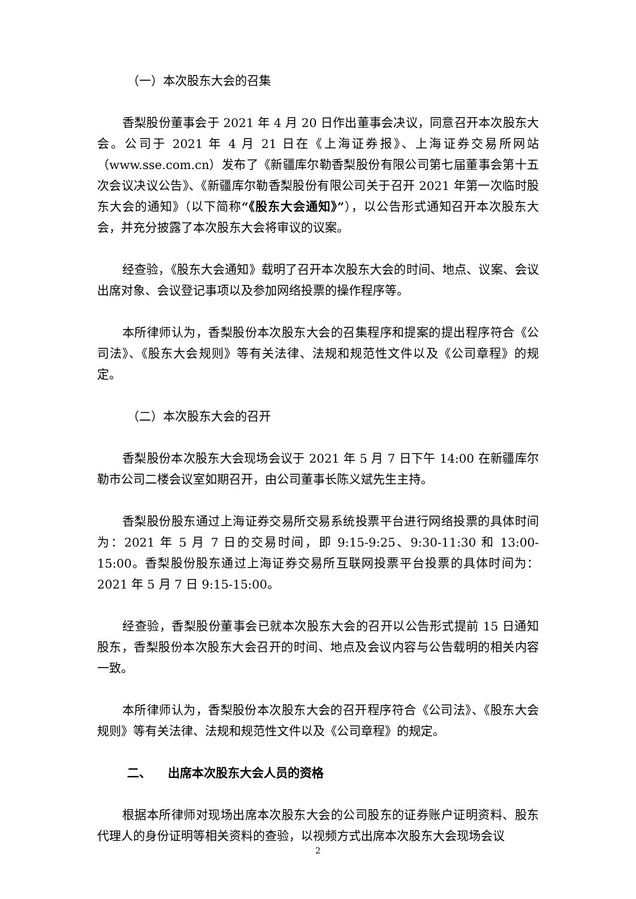（一）本次股东大会的召集
香梨股份董事会于 2021 年 4 月 20 日作出董事会决议，同意召开本次股东大会。公司于 2021 年 4 月 21 日在《上海证券报》、上海证券交易所网站（www.sse.com.cn）发布了《新疆库尔勒香梨股份有限公司第七届董事会第十五次会议决议公告》、《新疆库尔勒香梨股份有限公司关于召开 2021 年第一次临时股东大会的通知》（以下简称“《股东大会通知》”），以公告形式通知召开本次股东大会，并充分披露了本次股东大会将审议的议案。
经查验，《股东大会通知》载明了召开本次股东大会的时间、地点、议案、会议出席对象、会议登记事项以及参加网络投票的操作程序等。
本所律师认为，香梨股份本次股东大会的召集程序和提案的提出程序符合《公司法》、《股东大会规则》等有关法律、法规和规范性文件以及《公司章程》的规定。
（二）本次股东大会的召开
香梨股份本次股东大会现场会议于 2021 年 5 月 7 日下午 14:00 在新疆库尔勒市公司二楼会议室如期召开，由公司董事长陈义斌先生主持。
香梨股份股东通过上海证券交易所交易系统投票平台进行网络投票的具体时间为：2021 年 5 月 7 日的交易时间，即 9:15-9:25、9:30-11:30 和 13:00-15:00。香梨股份股东通过上海证券交易所互联网投票平台投票的具体时间为：2021 年 5 月 7 日 9:15-15:00。
经查验，香梨股份董事会已就本次股东大会的召开以公告形式提前 15 日通知股东，香梨股份本次股东大会召开的时间、地点及会议内容与公告载明的相关内容一致。
本所律师认为，香梨股份本次股东大会的召开程序符合《公司法》、《股东大会规则》等有关法律、法规和规范性文件以及《公司章程》的规定。
二、 出席本次股东大会人员的资格
根据本所律师对现场出席本次股东大会的公司股东的证券账户证明资料、股东代理人的身份证明等相关资料的查验，以视频方式出席本次股东大会现场会议
2